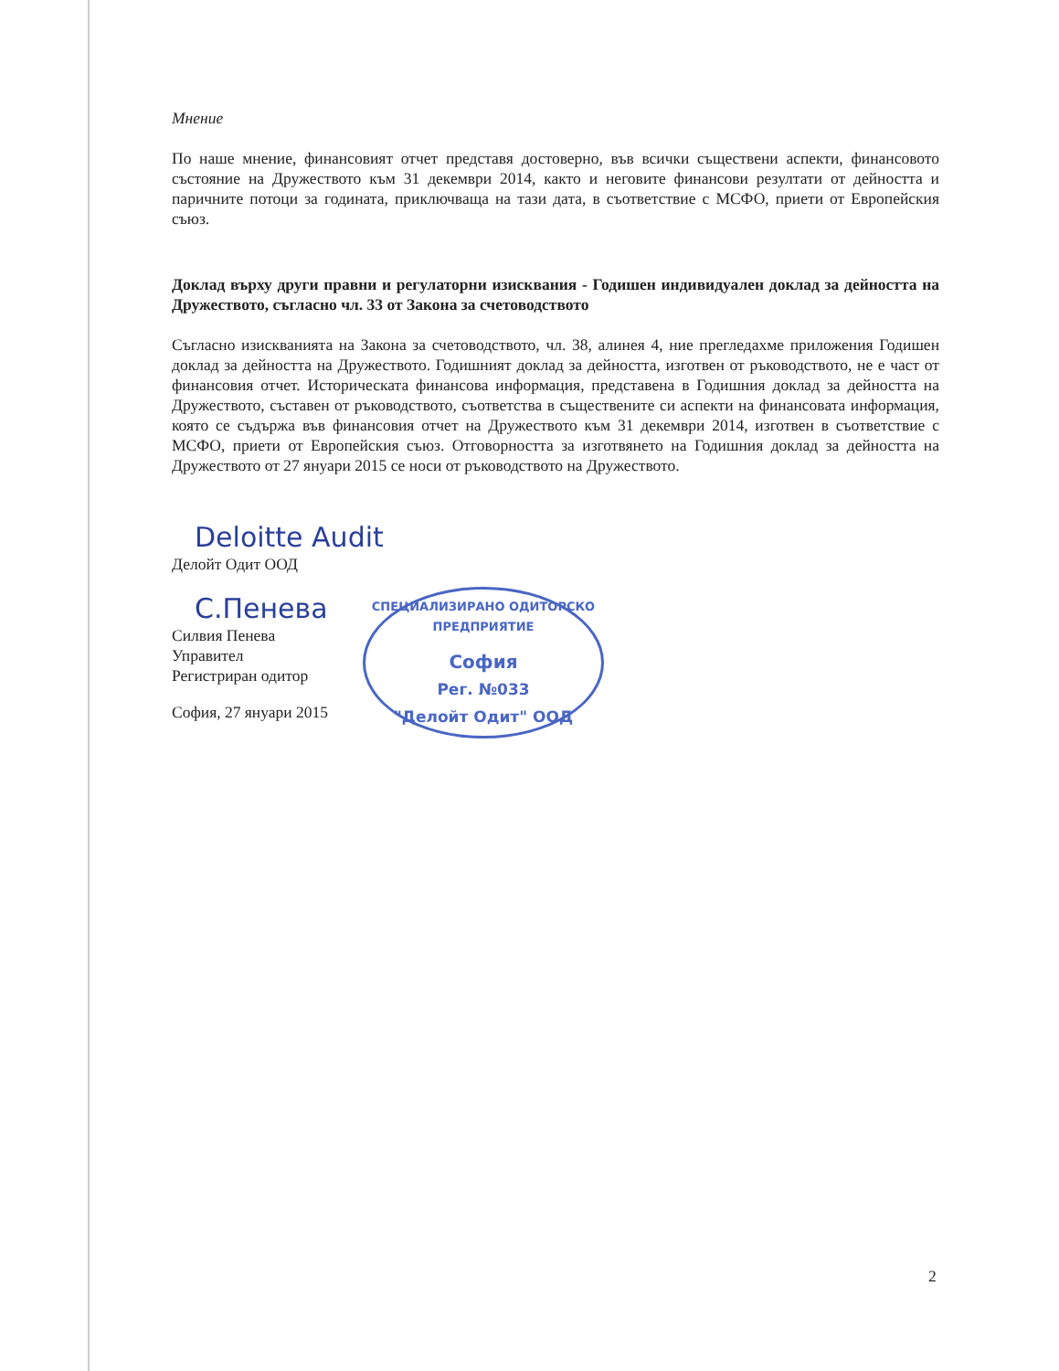Мнение
По наше мнение, финансовият отчет представя достоверно, във всички съществени аспекти, финансовото състояние на Дружеството към 31 декември 2014, както и неговите финансови резултати от дейността и паричните потоци за годината, приключваща на тази дата, в съответствие с МСФО, приети от Европейския съюз.
Доклад върху други правни и регулаторни изисквания - Годишен индивидуален доклад за дейността на Дружеството, съгласно чл. 33 от Закона за счетоводството
Съгласно изискванията на Закона за счетоводството, чл. 38, алинея 4, ние прегледахме приложения Годишен доклад за дейността на Дружеството. Годишният доклад за дейността, изготвен от ръководството, не е част от финансовия отчет. Историческата финансова информация, представена в Годишния доклад за дейността на Дружеството, съставен от ръководството, съответства в съществените си аспекти на финансовата информация, която се съдържа във финансовия отчет на Дружеството към 31 декември 2014, изготвен в съответствие с МСФО, приети от Европейския съюз. Отговорността за изготвянето на Годишния доклад за дейността на Дружеството от 27 януари 2015 се носи от ръководството на Дружеството.
Deloitte Audit
Делойт Одит ООД
С.Пенева
Силвия Пенева
Управител
Регистриран одитор
София, 27 януари 2015
СПЕЦИАЛИЗИРАНО ОДИТОРСКО ПРЕДПРИЯТИЕ
София
Рег. №033
"Делойт Одит" ООД
2